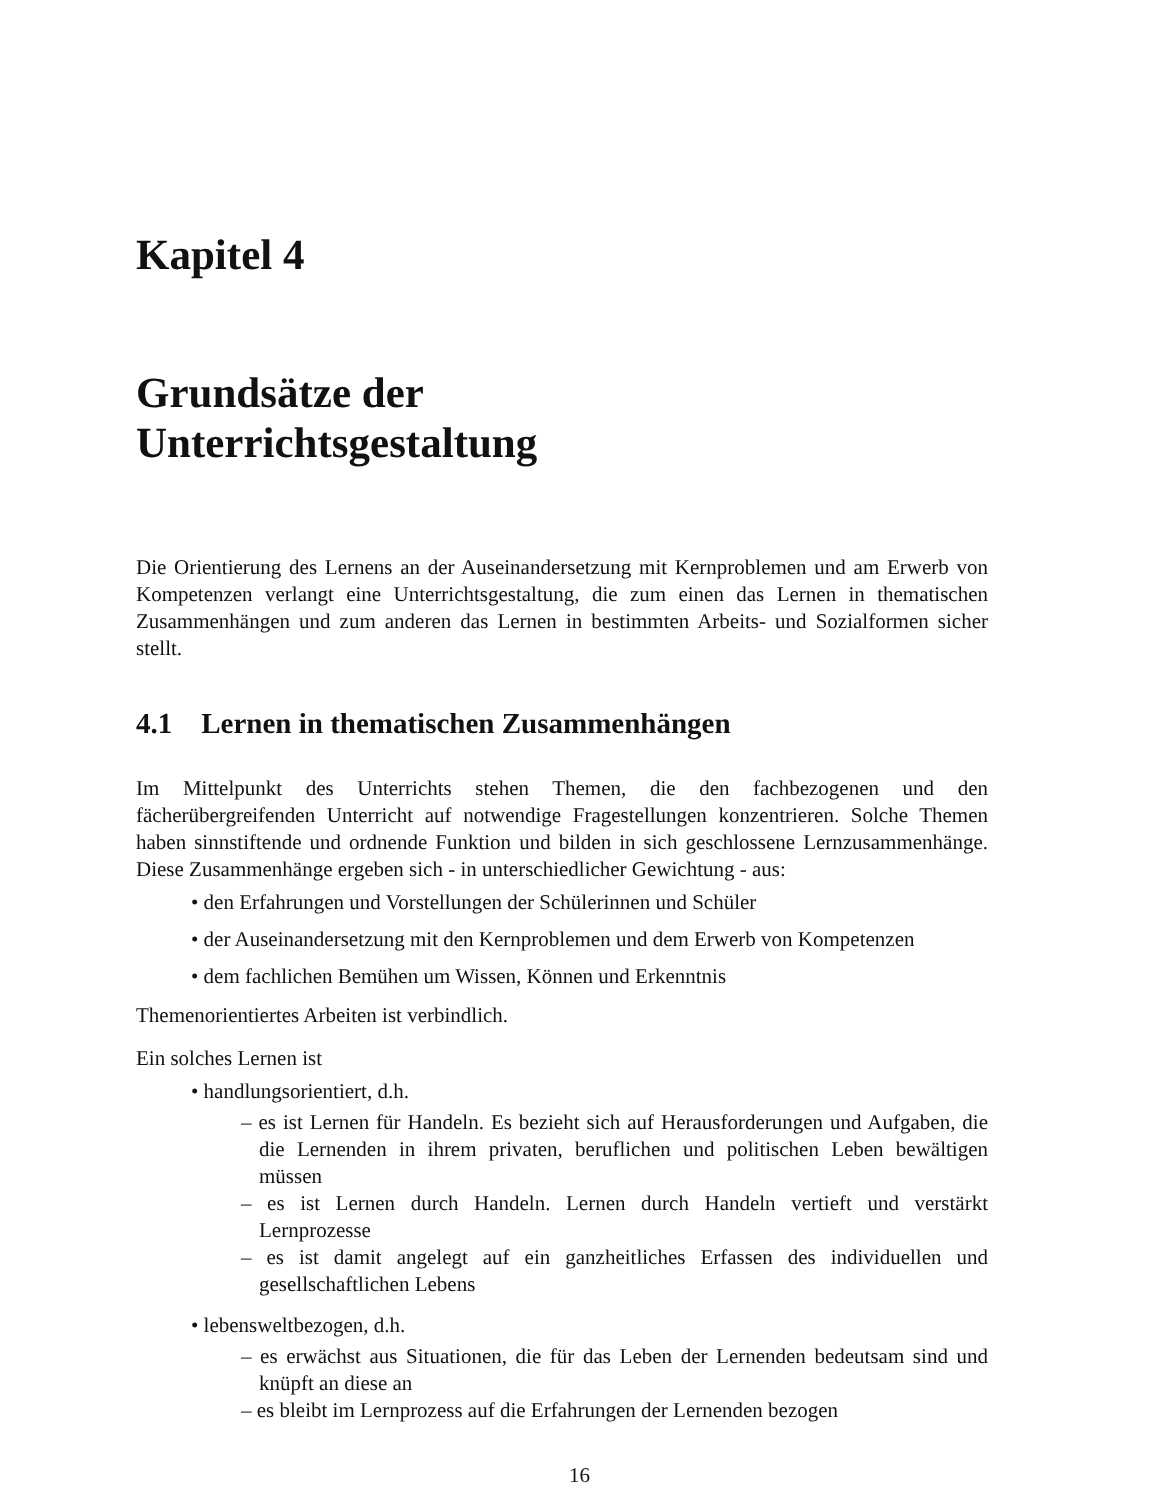Kapitel 4
Grundsätze der
Unterrichtsgestaltung
Die Orientierung des Lernens an der Auseinandersetzung mit Kernproblemen und am Erwerb von Kompetenzen verlangt eine Unterrichtsgestaltung, die zum einen das Lernen in thematischen Zusammenhängen und zum anderen das Lernen in bestimmten Arbeits- und Sozialformen sicher stellt.
4.1 Lernen in thematischen Zusammenhängen
Im Mittelpunkt des Unterrichts stehen Themen, die den fachbezogenen und den fächerübergreifenden Unterricht auf notwendige Fragestellungen konzentrieren. Solche Themen haben sinnstiftende und ordnende Funktion und bilden in sich geschlossene Lernzusammenhänge. Diese Zusammenhänge ergeben sich - in unterschiedlicher Gewichtung - aus:
• den Erfahrungen und Vorstellungen der Schülerinnen und Schüler
• der Auseinandersetzung mit den Kernproblemen und dem Erwerb von Kompetenzen
• dem fachlichen Bemühen um Wissen, Können und Erkenntnis
Themenorientiertes Arbeiten ist verbindlich.
Ein solches Lernen ist
• handlungsorientiert, d.h.
– es ist Lernen für Handeln. Es bezieht sich auf Herausforderungen und Aufgaben, die die Lernenden in ihrem privaten, beruflichen und politischen Leben bewältigen müssen
– es ist Lernen durch Handeln. Lernen durch Handeln vertieft und verstärkt Lernprozesse
– es ist damit angelegt auf ein ganzheitliches Erfassen des individuellen und gesellschaftlichen Lebens
• lebensweltbezogen, d.h.
– es erwächst aus Situationen, die für das Leben der Lernenden bedeutsam sind und knüpft an diese an
– es bleibt im Lernprozess auf die Erfahrungen der Lernenden bezogen
16